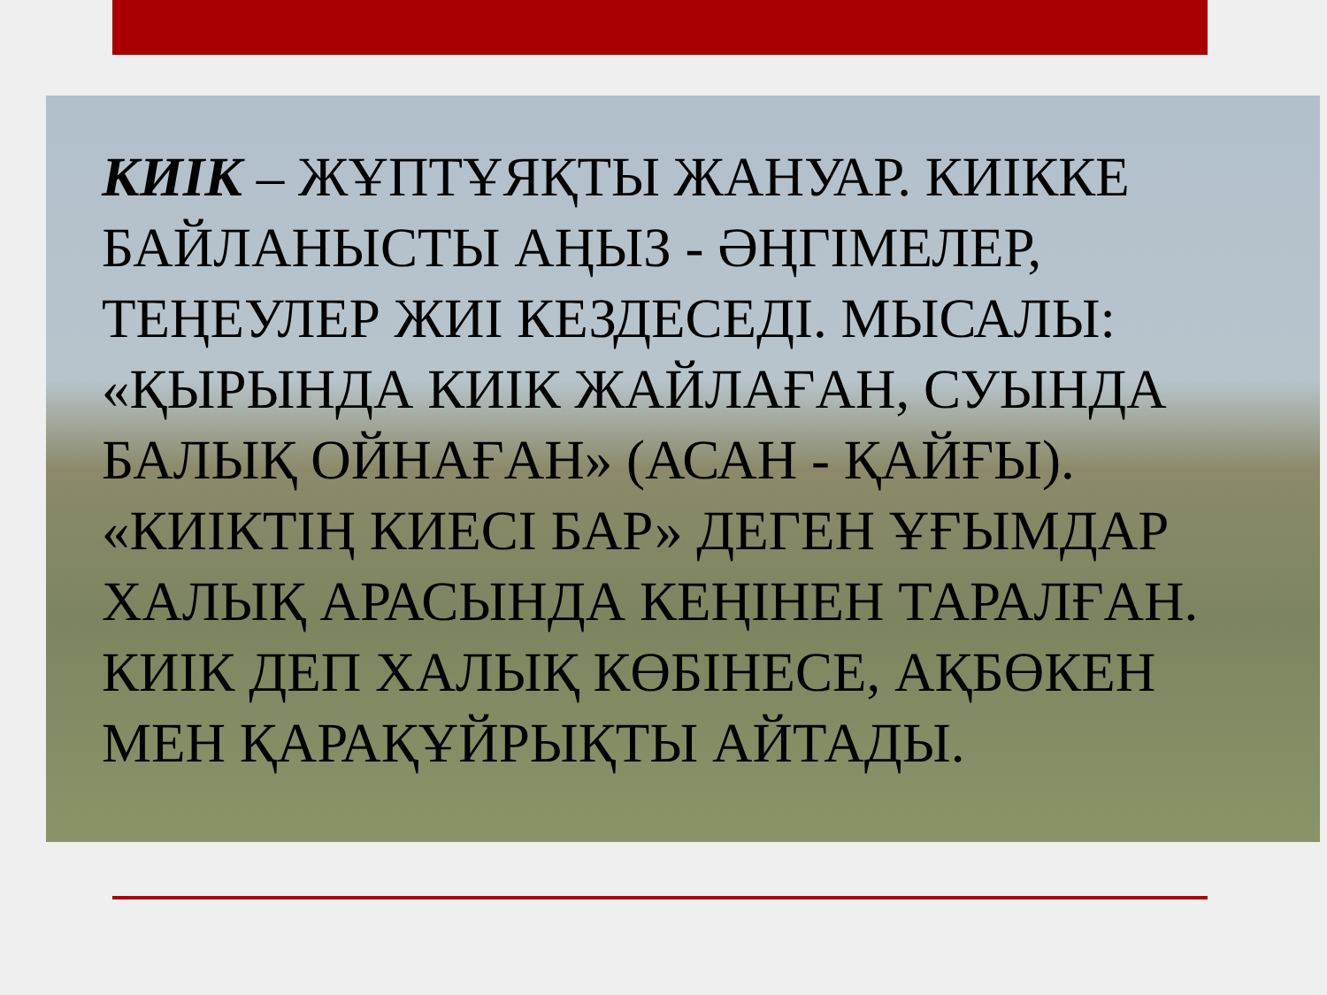КИІК – ЖҰПТҰЯҚТЫ ЖАНУАР. КИІККЕ БАЙЛАНЫСТЫ АҢЫЗ - ӘҢГІМЕЛЕР, ТЕҢЕУЛЕР ЖИІ КЕЗДЕСЕДІ. МЫСАЛЫ: «ҚЫРЫНДА КИІК ЖАЙЛАҒАН, СУЫНДА БАЛЫҚ ОЙНАҒАН» (АСАН - ҚАЙҒЫ). «КИІКТІҢ КИЕСІ БАР» ДЕГЕН ҰҒЫМДАР ХАЛЫҚ АРАСЫНДА КЕҢІНЕН ТАРАЛҒАН. КИІК ДЕП ХАЛЫҚ КӨБІНЕСЕ, АҚБӨКЕН МЕН ҚАРАҚҰЙРЫҚТЫ АЙТАДЫ.